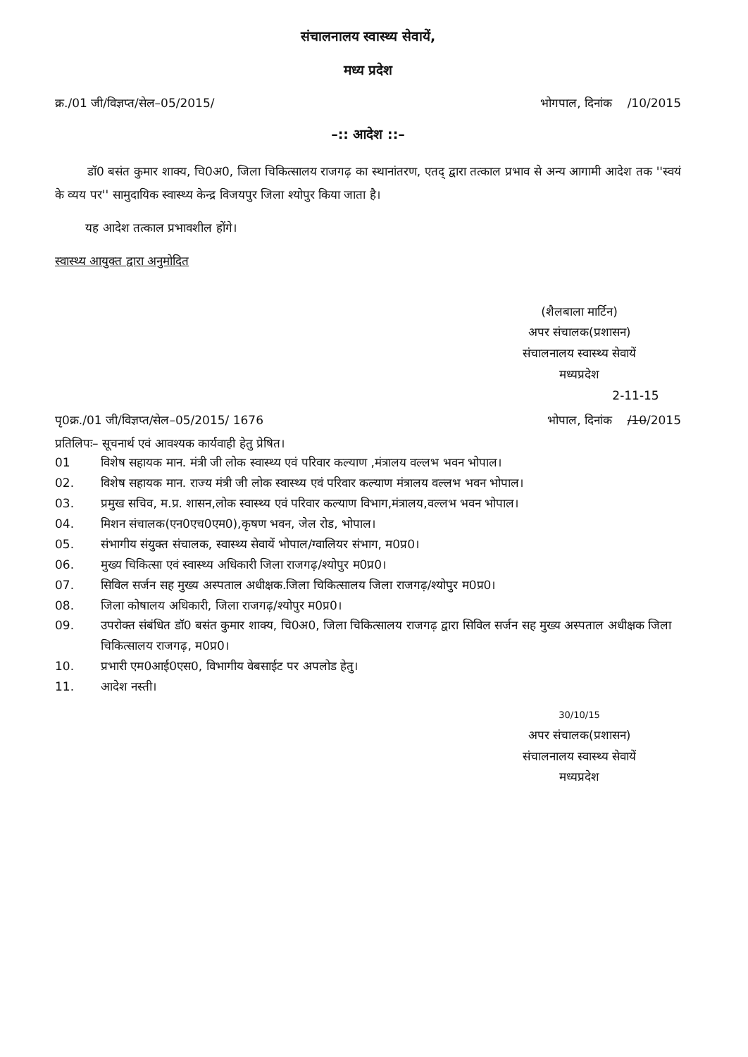संचालनालय स्वास्थ्य सेवायें,
मध्य प्रदेश
क्र./01 जी/विज्ञप्त/सेल–05/2015/ भोगपाल, दिनांक /10/2015
–:: आदेश ::–
डॉ0 बसंत कुमार शाक्य, चि0अ0, जिला चिकित्सालय राजगढ़ का स्थानांतरण, एतद् द्वारा तत्काल प्रभाव से अन्य आगामी आदेश तक ''स्वयं के व्यय पर'' सामुदायिक स्वास्थ्य केन्द्र विजयपुर जिला श्योपुर किया जाता है।
यह आदेश तत्काल प्रभावशील होंगे।
स्वास्थ्य आयुक्त द्वारा अनुमोदित
(शैलबाला मार्टिन)
अपर संचालक(प्रशासन)
संचालनालय स्वास्थ्य सेवायें
मध्यप्रदेश
2-11-15
पृ0क्र./01 जी/विज्ञप्त/सेल–05/2015/ 1676 भोपाल, दिनांक /10/2015
प्रतिलिपः– सूचनार्थ एवं आवश्यक कार्यवाही हेतु प्रेषित।
01 विशेष सहायक मान. मंत्री जी लोक स्वास्थ्य एवं परिवार कल्याण ,मंत्रालय वल्लभ भवन भोपाल।
02. विशेष सहायक मान. राज्य मंत्री जी लोक स्वास्थ्य एवं परिवार कल्याण मंत्रालय वल्लभ भवन भोपाल।
03. प्रमुख सचिव, म.प्र. शासन,लोक स्वास्थ्य एवं परिवार कल्याण विभाग,मंत्रालय,वल्लभ भवन भोपाल।
04. मिशन संचालक(एन0एच0एम0),कृषण भवन, जेल रोड, भोपाल।
05. संभागीय संयुक्त संचालक, स्वास्थ्य सेवायें भोपाल/ग्वालियर संभाग, म0प्र0।
06. मुख्य चिकित्सा एवं स्वास्थ्य अधिकारी जिला राजगढ़/श्योपुर म0प्र0।
07. सिविल सर्जन सह मुख्य अस्पताल अधीक्षक.जिला चिकित्सालय जिला राजगढ़/श्योपुर म0प्र0।
08. जिला कोषालय अधिकारी, जिला राजगढ़/श्योपुर म0प्र0।
09. उपरोक्त संबंधित डॉ0 बसंत कुमार शाक्य, चि0अ0, जिला चिकित्सालय राजगढ़ द्वारा सिविल सर्जन सह मुख्य अस्पताल अधीक्षक जिला चिकित्सालय राजगढ़, म0प्र0।
10. प्रभारी एम0आई0एस0, विभागीय वेबसाईट पर अपलोड हेतु।
11. आदेश नस्ती।
30/10/15
अपर संचालक(प्रशासन)
संचालनालय स्वास्थ्य सेवायें
मध्यप्रदेश